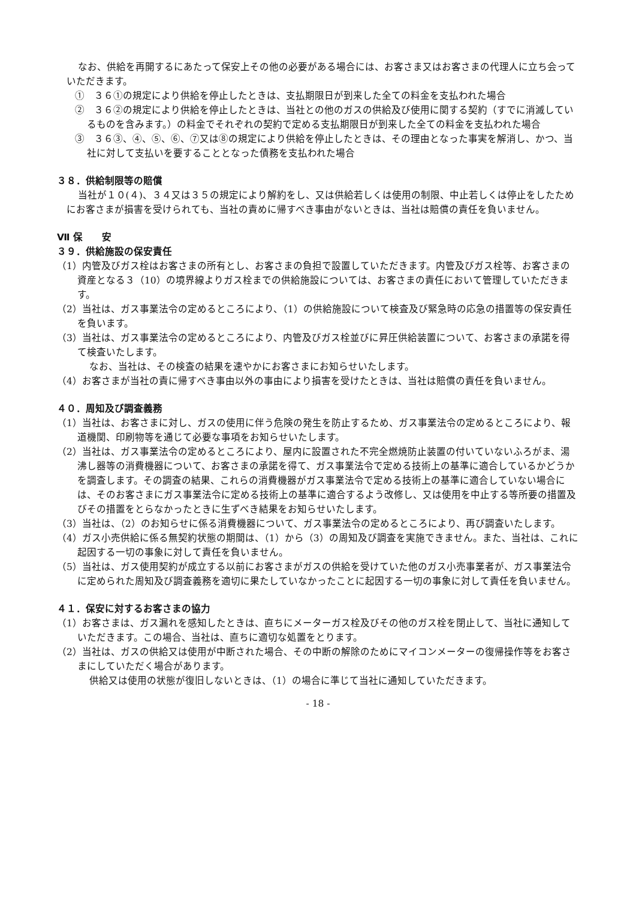なお、供給を再開するにあたって保安上その他の必要がある場合には、お客さま又はお客さまの代理人に立ち会っていただきます。
①　３６①の規定により供給を停止したときは、支払期限日が到来した全ての料金を支払われた場合
②　３６②の規定により供給を停止したときは、当社との他のガスの供給及び使用に関する契約（すでに消滅しているものを含みます。）の料金でそれぞれの契約で定める支払期限日が到来した全ての料金を支払われた場合
③　３６③、④、⑤、⑥、⑦又は⑧の規定により供給を停止したときは、その理由となった事実を解消し、かつ、当社に対して支払いを要することとなった債務を支払われた場合
３８．供給制限等の賠償
当社が１０(４)、３４又は３５の規定により解約をし、又は供給若しくは使用の制限、中止若しくは停止をしたためにお客さまが損害を受けられても、当社の責めに帰すべき事由がないときは、当社は賠償の責任を負いません。
Ⅶ 保　　安
３９．供給施設の保安責任
（1）内管及びガス栓はお客さまの所有とし、お客さまの負担で設置していただきます。内管及びガス栓等、お客さまの資産となる３（10）の境界線よりガス栓までの供給施設については、お客さまの責任において管理していただきます。
（2）当社は、ガス事業法令の定めるところにより、（1）の供給施設について検査及び緊急時の応急の措置等の保安責任を負います。
（3）当社は、ガス事業法令の定めるところにより、内管及びガス栓並びに昇圧供給装置について、お客さまの承諾を得て検査いたします。
なお、当社は、その検査の結果を速やかにお客さまにお知らせいたします。
（4）お客さまが当社の責に帰すべき事由以外の事由により損害を受けたときは、当社は賠償の責任を負いません。
４０．周知及び調査義務
（1）当社は、お客さまに対し、ガスの使用に伴う危険の発生を防止するため、ガス事業法令の定めるところにより、報道機関、印刷物等を通じて必要な事項をお知らせいたします。
（2）当社は、ガス事業法令の定めるところにより、屋内に設置された不完全燃焼防止装置の付いていないふろがま、湯沸し器等の消費機器について、お客さまの承諾を得て、ガス事業法令で定める技術上の基準に適合しているかどうかを調査します。その調査の結果、これらの消費機器がガス事業法令で定める技術上の基準に適合していない場合には、そのお客さまにガス事業法令に定める技術上の基準に適合するよう改修し、又は使用を中止する等所要の措置及びその措置をとらなかったときに生ずべき結果をお知らせいたします。
（3）当社は、（2）のお知らせに係る消費機器について、ガス事業法令の定めるところにより、再び調査いたします。
（4）ガス小売供給に係る無契約状態の期間は、（1）から（3）の周知及び調査を実施できません。また、当社は、これに起因する一切の事象に対して責任を負いません。
（5）当社は、ガス使用契約が成立する以前にお客さまがガスの供給を受けていた他のガス小売事業者が、ガス事業法令に定められた周知及び調査義務を適切に果たしていなかったことに起因する一切の事象に対して責任を負いません。
４１．保安に対するお客さまの協力
（1）お客さまは、ガス漏れを感知したときは、直ちにメーターガス栓及びその他のガス栓を閉止して、当社に通知していただきます。この場合、当社は、直ちに適切な処置をとります。
（2）当社は、ガスの供給又は使用が中断された場合、その中断の解除のためにマイコンメーターの復帰操作等をお客さまにしていただく場合があります。
供給又は使用の状態が復旧しないときは、（1）の場合に準じて当社に通知していただきます。
- 18 -